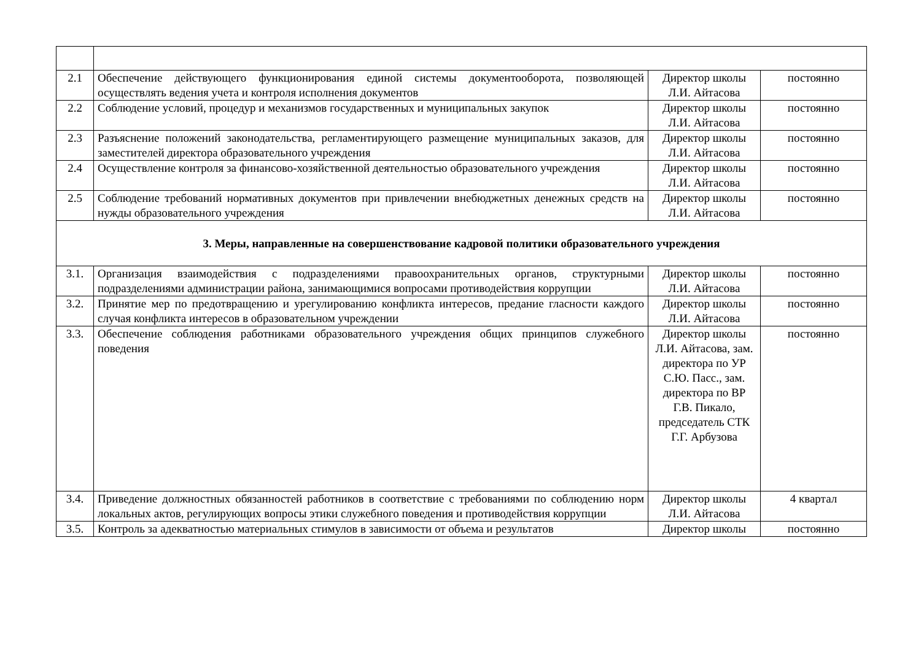| 2.1 | Обеспечение действующего функционирования единой системы документооборота, позволяющей осуществлять ведения учета и контроля исполнения документов | Директор школы Л.И. Айтасова | постоянно |
| 2.2 | Соблюдение условий, процедур и механизмов государственных и муниципальных закупок | Директор школы Л.И. Айтасова | постоянно |
| 2.3 | Разъяснение положений законодательства, регламентирующего размещение муниципальных заказов, для заместителей директора образовательного учреждения | Директор школы Л.И. Айтасова | постоянно |
| 2.4 | Осуществление контроля за финансово-хозяйственной деятельностью образовательного учреждения | Директор школы Л.И. Айтасова | постоянно |
| 2.5 | Соблюдение требований нормативных документов при привлечении внебюджетных денежных средств на нужды образовательного учреждения | Директор школы Л.И. Айтасова | постоянно |
| 3. Меры, направленные на совершенствование кадровой политики образовательного учреждения | | | |
| 3.1. | Организация взаимодействия с подразделениями правоохранительных органов, структурными подразделениями администрации района, занимающимися вопросами противодействия коррупции | Директор школы Л.И. Айтасова | постоянно |
| 3.2. | Принятие мер по предотвращению и урегулированию конфликта интересов, предание гласности каждого случая конфликта интересов в образовательном учреждении | Директор школы Л.И. Айтасова | постоянно |
| 3.3. | Обеспечение соблюдения работниками образовательного учреждения общих принципов служебного поведения | Директор школы Л.И. Айтасова, зам. директора по УР С.Ю. Пасс., зам. директора по ВР Г.В. Пикало, председатель СТК Г.Г. Арбузова | постоянно |
| 3.4. | Приведение должностных обязанностей работников в соответствие с требованиями по соблюдению норм локальных актов, регулирующих вопросы этики служебного поведения и противодействия коррупции | Директор школы Л.И. Айтасова | 4 квартал |
| 3.5. | Контроль за адекватностью материальных стимулов в зависимости от объема и результатов | Директор школы | постоянно |